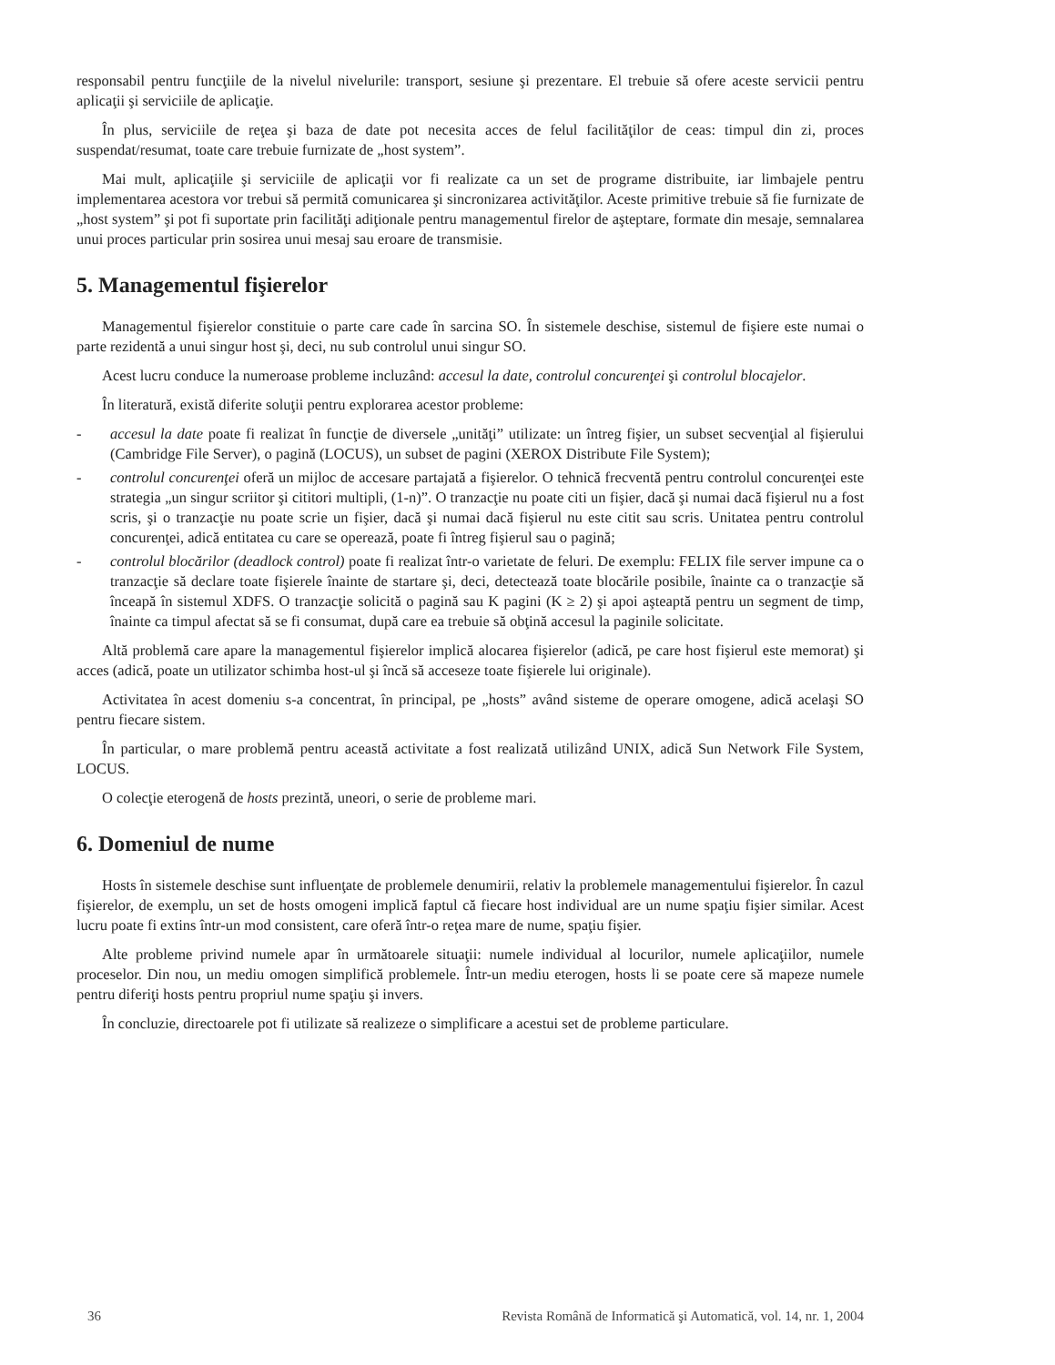responsabil pentru funcţiile de la nivelul nivelurile: transport, sesiune şi prezentare. El trebuie să ofere aceste servicii pentru aplicaţii şi serviciile de aplicaţie.
În plus, serviciile de reţea şi baza de date pot necesita acces de felul facilităţilor de ceas: timpul din zi, proces suspendat/resumat, toate care trebuie furnizate de „host system”.
Mai mult, aplicaţiile şi serviciile de aplicaţii vor fi realizate ca un set de programe distribuite, iar limbajele pentru implementarea acestora vor trebui să permită comunicarea şi sincronizarea activităţilor. Aceste primitive trebuie să fie furnizate de „host system” şi pot fi suportate prin facilităţi adiţionale pentru managementul firelor de aşteptare, formate din mesaje, semnalarea unui proces particular prin sosirea unui mesaj sau eroare de transmisie.
5. Managementul fişierelor
Managementul fişierelor constituie o parte care cade în sarcina SO. În sistemele deschise, sistemul de fişiere este numai o parte rezidentă a unui singur host şi, deci, nu sub controlul unui singur SO.
Acest lucru conduce la numeroase probleme incluzând: accesul la date, controlul concurenţei şi controlul blocajelor.
În literatură, există diferite soluţii pentru explorarea acestor probleme:
- accesul la date poate fi realizat în funcţie de diversele „unităţi” utilizate: un întreg fişier, un subset secvenţial al fişierului (Cambridge File Server), o pagină (LOCUS), un subset de pagini (XEROX Distribute File System);
- controlul concurenţei oferă un mijloc de accesare partajată a fişierelor. O tehnică frecventă pentru controlul concurenţei este strategia „un singur scriitor şi cititori multipli, (1-n)”. O tranzacţie nu poate citi un fişier, dacă şi numai dacă fişierul nu a fost scris, şi o tranzacţie nu poate scrie un fişier, dacă şi numai dacă fişierul nu este citit sau scris. Unitatea pentru controlul concurenţei, adică entitatea cu care se operează, poate fi întreg fişierul sau o pagină;
- controlul blocărilor (deadlock control) poate fi realizat într-o varietate de feluri. De exemplu: FELIX file server impune ca o tranzacţie să declare toate fişierele înainte de startare şi, deci, detectează toate blocările posibile, înainte ca o tranzacţie să înceapă în sistemul XDFS. O tranzacţie solicită o pagină sau K pagini (K ≥ 2) şi apoi aşteaptă pentru un segment de timp, înainte ca timpul afectat să se fi consumat, după care ea trebuie să obţină accesul la paginile solicitate.
Altă problemă care apare la managementul fişierelor implică alocarea fişierelor (adică, pe care host fişierul este memorat) şi acces (adică, poate un utilizator schimba host-ul şi încă să acceseze toate fişierele lui originale).
Activitatea în acest domeniu s-a concentrat, în principal, pe „hosts” având sisteme de operare omogene, adică acelaşi SO pentru fiecare sistem.
În particular, o mare problemă pentru această activitate a fost realizată utilizând UNIX, adică Sun Network File System, LOCUS.
O colecţie eterogenă de hosts prezintă, uneori, o serie de probleme mari.
6. Domeniul de nume
Hosts în sistemele deschise sunt influenţate de problemele denumirii, relativ la problemele managementului fişierelor. În cazul fişierelor, de exemplu, un set de hosts omogeni implică faptul că fiecare host individual are un nume spaţiu fişier similar. Acest lucru poate fi extins într-un mod consistent, care oferă într-o reţea mare de nume, spaţiu fişier.
Alte probleme privind numele apar în următoarele situaţii: numele individual al locurilor, numele aplicaţiilor, numele proceselor. Din nou, un mediu omogen simplifică problemele. Într-un mediu eterogen, hosts li se poate cere să mapeze numele pentru diferiţi hosts pentru propriul nume spaţiu şi invers.
În concluzie, directoarele pot fi utilizate să realizeze o simplificare a acestui set de probleme particulare.
36 Revista Română de Informatică şi Automatică, vol. 14, nr. 1, 2004